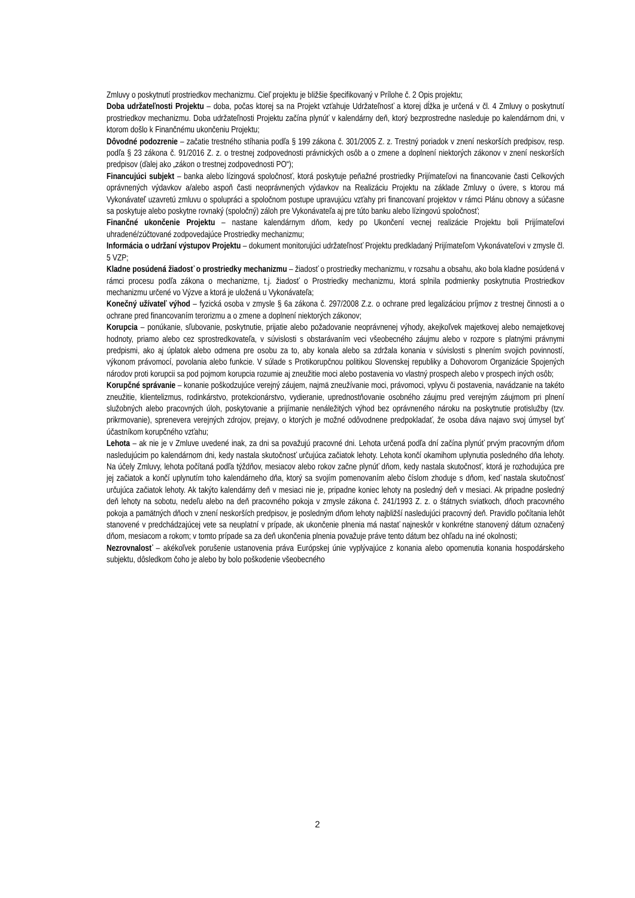Zmluvy o poskytnutí prostriedkov mechanizmu. Cieľ projektu je bližšie špecifikovaný v Prílohe č. 2 Opis projektu;
Doba udržateľnosti Projektu – doba, počas ktorej sa na Projekt vzťahuje Udržateľnosť a ktorej dĺžka je určená v čl. 4 Zmluvy o poskytnutí prostriedkov mechanizmu. Doba udržateľnosti Projektu začína plynúť v kalendárny deň, ktorý bezprostredne nasleduje po kalendárnom dni, v ktorom došlo k Finančnému ukončeniu Projektu;
Dôvodné podozrenie – začatie trestného stíhania podľa § 199 zákona č. 301/2005 Z. z. Trestný poriadok v znení neskorších predpisov, resp. podľa § 23 zákona č. 91/2016 Z. z. o trestnej zodpovednosti právnických osôb a o zmene a doplnení niektorých zákonov v znení neskorších predpisov (ďalej ako „zákon o trestnej zodpovednosti PO“);
Financujúci subjekt – banka alebo lízingová spoločnosť, ktorá poskytuje peňažné prostriedky Prijímateľovi na financovanie časti Celkových oprávnených výdavkov a/alebo aspoň časti neoprávnených výdavkov na Realizáciu Projektu na základe Zmluvy o úvere, s ktorou má Vykonávateľ uzavretú zmluvu o spolupráci a spoločnom postupe upravujúcu vzťahy pri financovaní projektov v rámci Plánu obnovy a súčasne sa poskytuje alebo poskytne rovnaký (spoločný) záloh pre Vykonávateľa aj pre túto banku alebo lízingovú spoločnosť;
Finančné ukončenie Projektu – nastane kalendárnym dňom, kedy po Ukončení vecnej realizácie Projektu boli Prijímateľovi uhradené/zúčtované zodpovedajúce Prostriedky mechanizmu;
Informácia o udržaní výstupov Projektu – dokument monitorujúci udržateľnosť Projektu predkladaný Prijímateľom Vykonávateľovi v zmysle čl. 5 VZP;
Kladne posúdená žiadosť o prostriedky mechanizmu – žiadosť o prostriedky mechanizmu, v rozsahu a obsahu, ako bola kladne posúdená v rámci procesu podľa zákona o mechanizme, t.j. žiadosť o Prostriedky mechanizmu, ktorá splnila podmienky poskytnutia Prostriedkov mechanizmu určené vo Výzve a ktorá je uložená u Vykonávateľa;
Konečný užívateľ výhod – fyzická osoba v zmysle § 6a zákona č. 297/2008 Z.z. o ochrane pred legalizáciou príjmov z trestnej činnosti a o ochrane pred financovaním terorizmu a o zmene a doplnení niektorých zákonov;
Korupcia – ponúkanie, sľubovanie, poskytnutie, prijatie alebo požadovanie neoprávnenej výhody, akejkoľvek majetkovej alebo nemajetkovej hodnoty, priamo alebo cez sprostredkovateľa, v súvislosti s obstarávaním veci všeobecného záujmu alebo v rozpore s platnými právnymi predpismi, ako aj úplatok alebo odmena pre osobu za to, aby konala alebo sa zdržala konania v súvislosti s plnením svojich povinností, výkonom právomocí, povolania alebo funkcie. V súlade s Protikorupčnou politikou Slovenskej republiky a Dohovorom Organizácie Spojených národov proti korupcii sa pod pojmom korupcia rozumie aj zneužitie moci alebo postavenia vo vlastný prospech alebo v prospech iných osôb;
Korupčné správanie – konanie poškodzujúce verejný záujem, najmä zneužívanie moci, právomoci, vplyvu či postavenia, navádzanie na takéto zneužitie, klientelizmus, rodinkárstvo, protekcionárstvo, vydieranie, uprednostňovanie osobného záujmu pred verejným záujmom pri plnení služobných alebo pracovných úloh, poskytovanie a prijímanie nenáležitých výhod bez oprávneného nároku na poskytnutie protislužby (tzv. prikrmovanie), sprenevera verejných zdrojov, prejavy, o ktorých je možné odôvodnene predpokladať, že osoba dáva najavo svoj úmysel byť účastníkom korupčného vzťahu;
Lehota – ak nie je v Zmluve uvedené inak, za dni sa považujú pracovné dni. Lehota určená podľa dní začína plynúť prvým pracovným dňom nasledujúcim po kalendárnom dni, kedy nastala skutočnosť určujúca začiatok lehoty. Lehota končí okamihom uplynutia posledného dňa lehoty. Na účely Zmluvy, lehota počítaná podľa týždňov, mesiacov alebo rokov začne plynúť dňom, kedy nastala skutočnosť, ktorá je rozhodujúca pre jej začiatok a končí uplynutím toho kalendárneho dňa, ktorý sa svojím pomenovaním alebo číslom zhoduje s dňom, keď nastala skutočnosť určujúca začiatok lehoty. Ak takýto kalendárny deň v mesiaci nie je, pripadne koniec lehoty na posledný deň v mesiaci. Ak pripadne posledný deň lehoty na sobotu, nedeľu alebo na deň pracovného pokoja v zmysle zákona č. 241/1993 Z. z. o štátnych sviatkoch, dňoch pracovného pokoja a pamätných dňoch v znení neskorších predpisov, je posledným dňom lehoty najbližší nasledujúci pracovný deň. Pravidlo počítania lehôt stanovené v predchádzajúcej vete sa neuplatní v prípade, ak ukončenie plnenia má nastať najneskôr v konkrétne stanovený dátum označený dňom, mesiacom a rokom; v tomto prípade sa za deň ukončenia plnenia považuje práve tento dátum bez ohľadu na iné okolnosti;
Nezrovnalosť – akékoľvek porušenie ustanovenia práva Európskej únie vyplývajúce z konania alebo opomenutia konania hospodárskeho subjektu, dôsledkom čoho je alebo by bolo poškodenie všeobecného
2